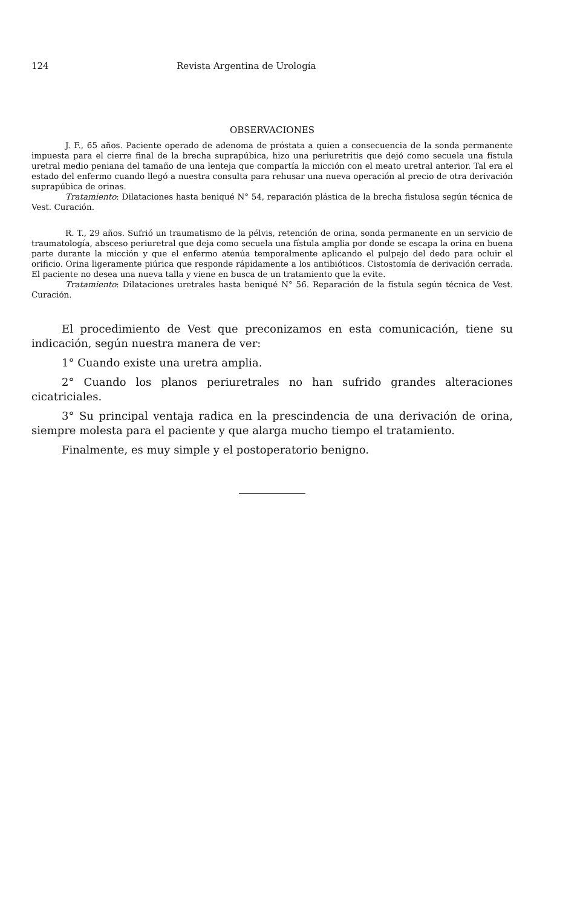124 Revista Argentina de Urología
OBSERVACIONES
J. F., 65 años. Paciente operado de adenoma de próstata a quien a consecuencia de la sonda permanente impuesta para el cierre final de la brecha suprapúbica, hizo una periuretritis que dejó como secuela una fístula uretral medio peniana del tamaño de una lenteja que compartía la micción con el meato uretral anterior. Tal era el estado del enfermo cuando llegó a nuestra consulta para rehusar una nueva operación al precio de otra derivación suprapúbica de orinas.
Tratamiento: Dilataciones hasta beniqué N° 54, reparación plástica de la brecha fistulosa según técnica de Vest. Curación.
R. T., 29 años. Sufrió un traumatismo de la pélvis, retención de orina, sonda permanente en un servicio de traumatología, absceso periuretral que deja como secuela una fístula amplia por donde se escapa la orina en buena parte durante la micción y que el enfermo atenúa temporalmente aplicando el pulpejo del dedo para ocluir el orificio. Orina ligeramente piúrica que responde rápidamente a los antibióticos. Cistostomía de derivación cerrada. El paciente no desea una nueva talla y viene en busca de un tratamiento que la evite.
Tratamiento: Dilataciones uretrales hasta beniqué N° 56. Reparación de la fístula según técnica de Vest. Curación.
El procedimiento de Vest que preconizamos en esta comunicación, tiene su indicación, según nuestra manera de ver:
1° Cuando existe una uretra amplia.
2° Cuando los planos periuretrales no han sufrido grandes alteraciones cicatriciales.
3° Su principal ventaja radica en la prescindencia de una derivación de orina, siempre molesta para el paciente y que alarga mucho tiempo el tratamiento.
Finalmente, es muy simple y el postoperatorio benigno.